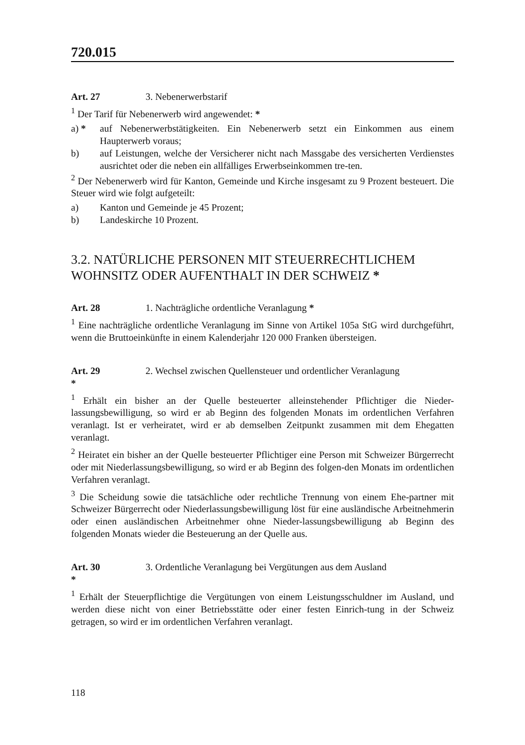720.015
Art. 27 3. Nebenerwerbstarif
<sup>1</sup> Der Tarif für Nebenerwerb wird angewendet: *
a) * auf Nebenerwerbstätigkeiten. Ein Nebenerwerb setzt ein Einkommen aus einem Haupterwerb voraus;
b) auf Leistungen, welche der Versicherer nicht nach Massgabe des versicherten Verdienstes ausrichtet oder die neben ein allfälliges Erwerbseinkommen tre-ten.
<sup>2</sup> Der Nebenerwerb wird für Kanton, Gemeinde und Kirche insgesamt zu 9 Prozent besteuert. Die Steuer wird wie folgt aufgeteilt:
a) Kanton und Gemeinde je 45 Prozent;
b) Landeskirche 10 Prozent.
3.2. NATÜRLICHE PERSONEN MIT STEUERRECHTLICHEM WOHNSITZ ODER AUFENTHALT IN DER SCHWEIZ *
Art. 28 1. Nachträgliche ordentliche Veranlagung *
<sup>1</sup> Eine nachträgliche ordentliche Veranlagung im Sinne von Artikel 105a StG wird durchgeführt, wenn die Bruttoeinkünfte in einem Kalenderjahr 120 000 Franken übersteigen.
Art. 29 2. Wechsel zwischen Quellensteuer und ordentlicher Veranlagung *
<sup>1</sup> Erhält ein bisher an der Quelle besteuerter alleinstehender Pflichtiger die Nieder-lassungsbewilligung, so wird er ab Beginn des folgenden Monats im ordentlichen Verfahren veranlagt. Ist er verheiratet, wird er ab demselben Zeitpunkt zusammen mit dem Ehegatten veranlagt.
<sup>2</sup> Heiratet ein bisher an der Quelle besteuerter Pflichtiger eine Person mit Schweizer Bürgerrecht oder mit Niederlassungsbewilligung, so wird er ab Beginn des folgen-den Monats im ordentlichen Verfahren veranlagt.
<sup>3</sup> Die Scheidung sowie die tatsächliche oder rechtliche Trennung von einem Ehe-partner mit Schweizer Bürgerrecht oder Niederlassungsbewilligung löst für eine ausländische Arbeitnehmerin oder einen ausländischen Arbeitnehmer ohne Nieder-lassungsbewilligung ab Beginn des folgenden Monats wieder die Besteuerung an der Quelle aus.
Art. 30 3. Ordentliche Veranlagung bei Vergütungen aus dem Ausland *
<sup>1</sup> Erhält der Steuerpflichtige die Vergütungen von einem Leistungsschuldner im Ausland, und werden diese nicht von einer Betriebsstätte oder einer festen Einrich-tung in der Schweiz getragen, so wird er im ordentlichen Verfahren veranlagt.
118